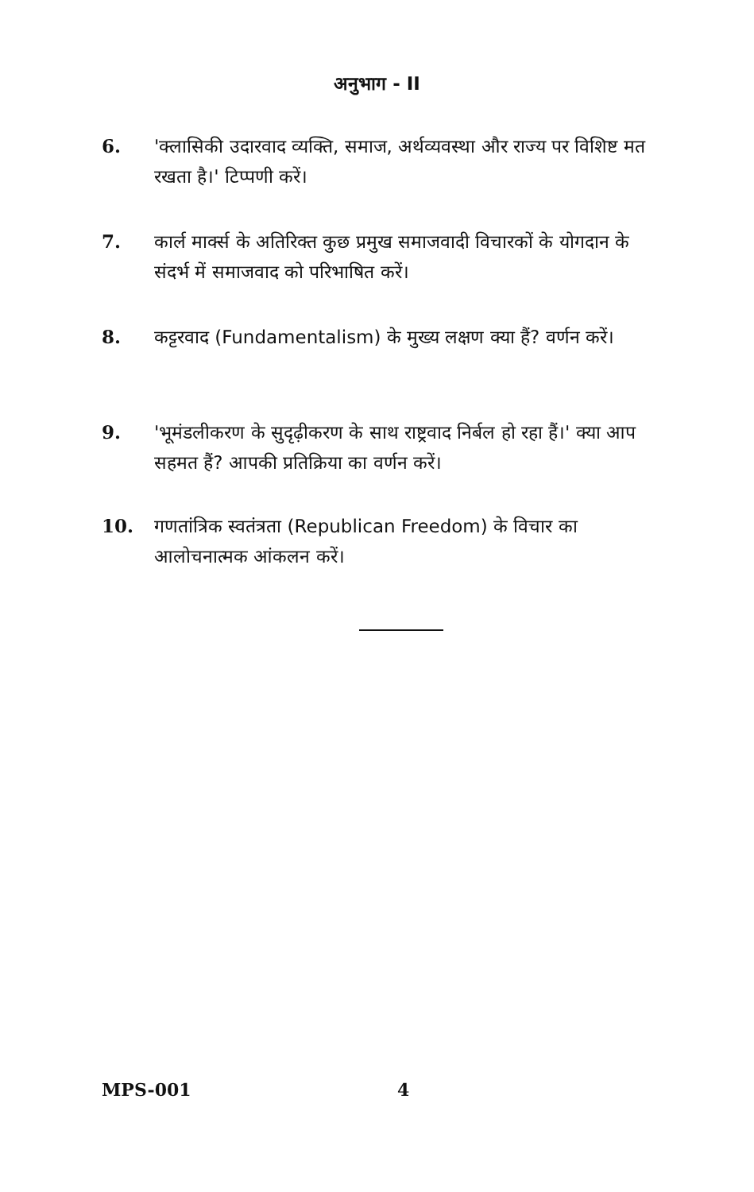अनुभाग - II
6. 'क्लासिकी उदारवाद व्यक्ति, समाज, अर्थव्यवस्था और राज्य पर विशिष्ट मत रखता है।' टिप्पणी करें।
7. कार्ल मार्क्स के अतिरिक्त कुछ प्रमुख समाजवादी विचारकों के योगदान के संदर्भ में समाजवाद को परिभाषित करें।
8. कट्टरवाद (Fundamentalism) के मुख्य लक्षण क्या हैं? वर्णन करें।
9. 'भूमंडलीकरण के सुदृढ़ीकरण के साथ राष्ट्रवाद निर्बल हो रहा हैं।' क्या आप सहमत हैं? आपकी प्रतिक्रिया का वर्णन करें।
10. गणतांत्रिक स्वतंत्रता (Republican Freedom) के विचार का आलोचनात्मक आंकलन करें।
MPS-001 4